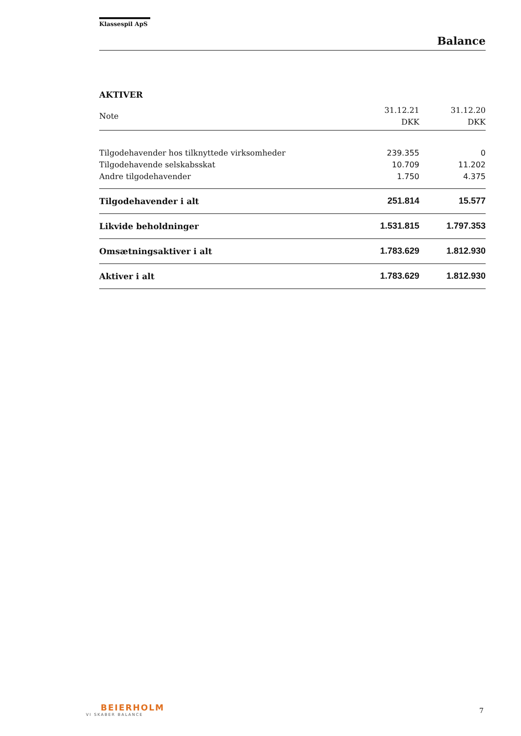Klassespil ApS
Balance
AKTIVER
| Note | 31.12.21 DKK | 31.12.20 DKK |
| Tilgodehavender hos tilknyttede virksomheder | 239.355 | 0 |
| Tilgodehavende selskabsskat | 10.709 | 11.202 |
| Andre tilgodehavender | 1.750 | 4.375 |
| Tilgodehavender i alt | 251.814 | 15.577 |
| Likvide beholdninger | 1.531.815 | 1.797.353 |
| Omsætningsaktiver i alt | 1.783.629 | 1.812.930 |
| Aktiver i alt | 1.783.629 | 1.812.930 |
BEIERHOLM
VI SKABER BALANCE
7